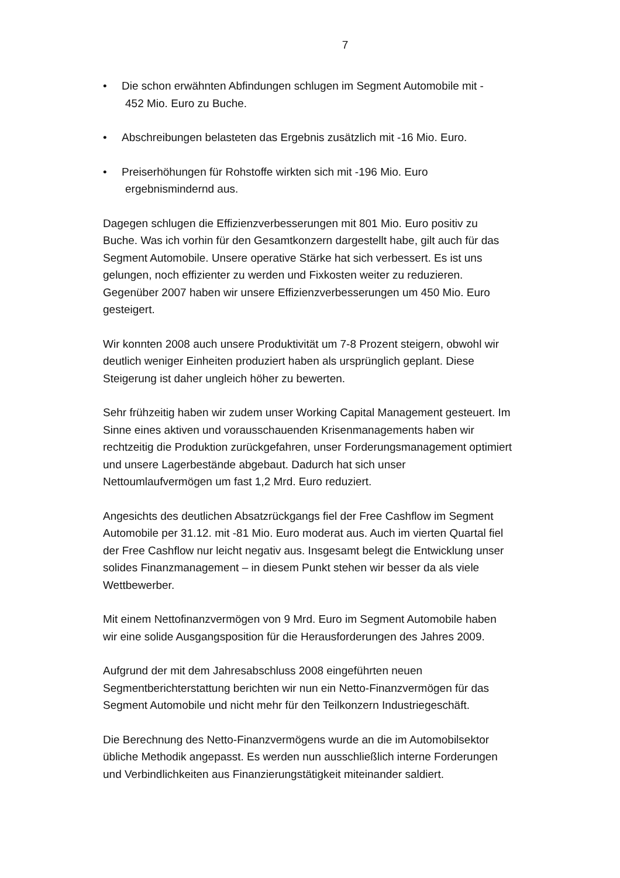7
• Die schon erwähnten Abfindungen schlugen im Segment Automobile mit -
452 Mio. Euro zu Buche.
• Abschreibungen belasteten das Ergebnis zusätzlich mit -16 Mio. Euro.
• Preiserhöhungen für Rohstoffe wirkten sich mit -196 Mio. Euro
ergebnismindernd aus.
Dagegen schlugen die Effizienzverbesserungen mit 801 Mio. Euro positiv zu Buche. Was ich vorhin für den Gesamtkonzern dargestellt habe, gilt auch für das Segment Automobile. Unsere operative Stärke hat sich verbessert. Es ist uns gelungen, noch effizienter zu werden und Fixkosten weiter zu reduzieren. Gegenüber 2007 haben wir unsere Effizienzverbesserungen um 450 Mio. Euro gesteigert.
Wir konnten 2008 auch unsere Produktivität um 7-8 Prozent steigern, obwohl wir deutlich weniger Einheiten produziert haben als ursprünglich geplant. Diese Steigerung ist daher ungleich höher zu bewerten.
Sehr frühzeitig haben wir zudem unser Working Capital Management gesteuert. Im Sinne eines aktiven und vorausschauenden Krisenmanagements haben wir rechtzeitig die Produktion zurückgefahren, unser Forderungsmanagement optimiert und unsere Lagerbestände abgebaut. Dadurch hat sich unser Nettoumlaufvermögen um fast 1,2 Mrd. Euro reduziert.
Angesichts des deutlichen Absatzrückgangs fiel der Free Cashflow im Segment Automobile per 31.12. mit -81 Mio. Euro moderat aus. Auch im vierten Quartal fiel der Free Cashflow nur leicht negativ aus. Insgesamt belegt die Entwicklung unser solides Finanzmanagement – in diesem Punkt stehen wir besser da als viele Wettbewerber.
Mit einem Nettofinanzvermögen von 9 Mrd. Euro im Segment Automobile haben wir eine solide Ausgangsposition für die Herausforderungen des Jahres 2009.
Aufgrund der mit dem Jahresabschluss 2008 eingeführten neuen Segmentberichterstattung berichten wir nun ein Netto-Finanzvermögen für das Segment Automobile und nicht mehr für den Teilkonzern Industriegeschäft.
Die Berechnung des Netto-Finanzvermögens wurde an die im Automobilsektor übliche Methodik angepasst. Es werden nun ausschließlich interne Forderungen und Verbindlichkeiten aus Finanzierungstätigkeit miteinander saldiert.